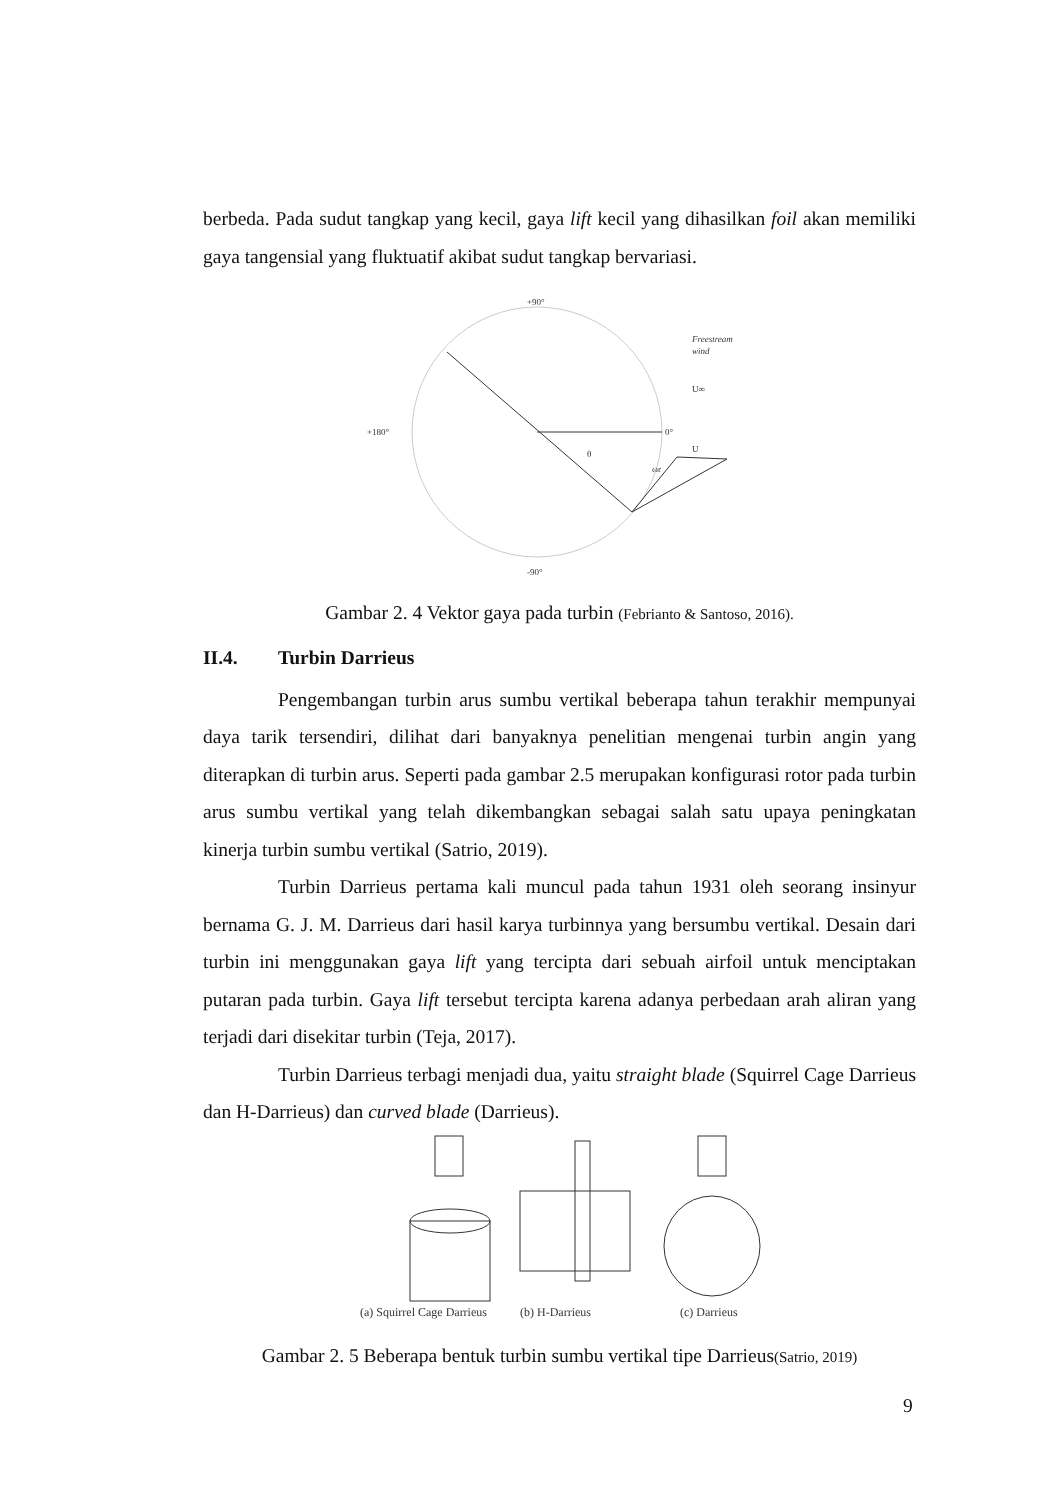berbeda. Pada sudut tangkap yang kecil, gaya lift kecil yang dihasilkan foil akan memiliki gaya tangensial yang fluktuatif akibat sudut tangkap bervariasi.
+90°
-90°
+180°
0°
θ
U
ωr
Freestream
wind
U∞
Gambar 2. 4 Vektor gaya pada turbin (Febrianto & Santoso, 2016).
II.4. Turbin Darrieus
Pengembangan turbin arus sumbu vertikal beberapa tahun terakhir mempunyai daya tarik tersendiri, dilihat dari banyaknya penelitian mengenai turbin angin yang diterapkan di turbin arus. Seperti pada gambar 2.5 merupakan konfigurasi rotor pada turbin arus sumbu vertikal yang telah dikembangkan sebagai salah satu upaya peningkatan kinerja turbin sumbu vertikal (Satrio, 2019).
Turbin Darrieus pertama kali muncul pada tahun 1931 oleh seorang insinyur bernama G. J. M. Darrieus dari hasil karya turbinnya yang bersumbu vertikal. Desain dari turbin ini menggunakan gaya lift yang tercipta dari sebuah airfoil untuk menciptakan putaran pada turbin. Gaya lift tersebut tercipta karena adanya perbedaan arah aliran yang terjadi dari disekitar turbin (Teja, 2017).
Turbin Darrieus terbagi menjadi dua, yaitu straight blade (Squirrel Cage Darrieus dan H-Darrieus) dan curved blade (Darrieus).
(a) Squirrel Cage Darrieus
(b) H-Darrieus
(c) Darrieus
Gambar 2. 5 Beberapa bentuk turbin sumbu vertikal tipe Darrieus(Satrio, 2019)
9